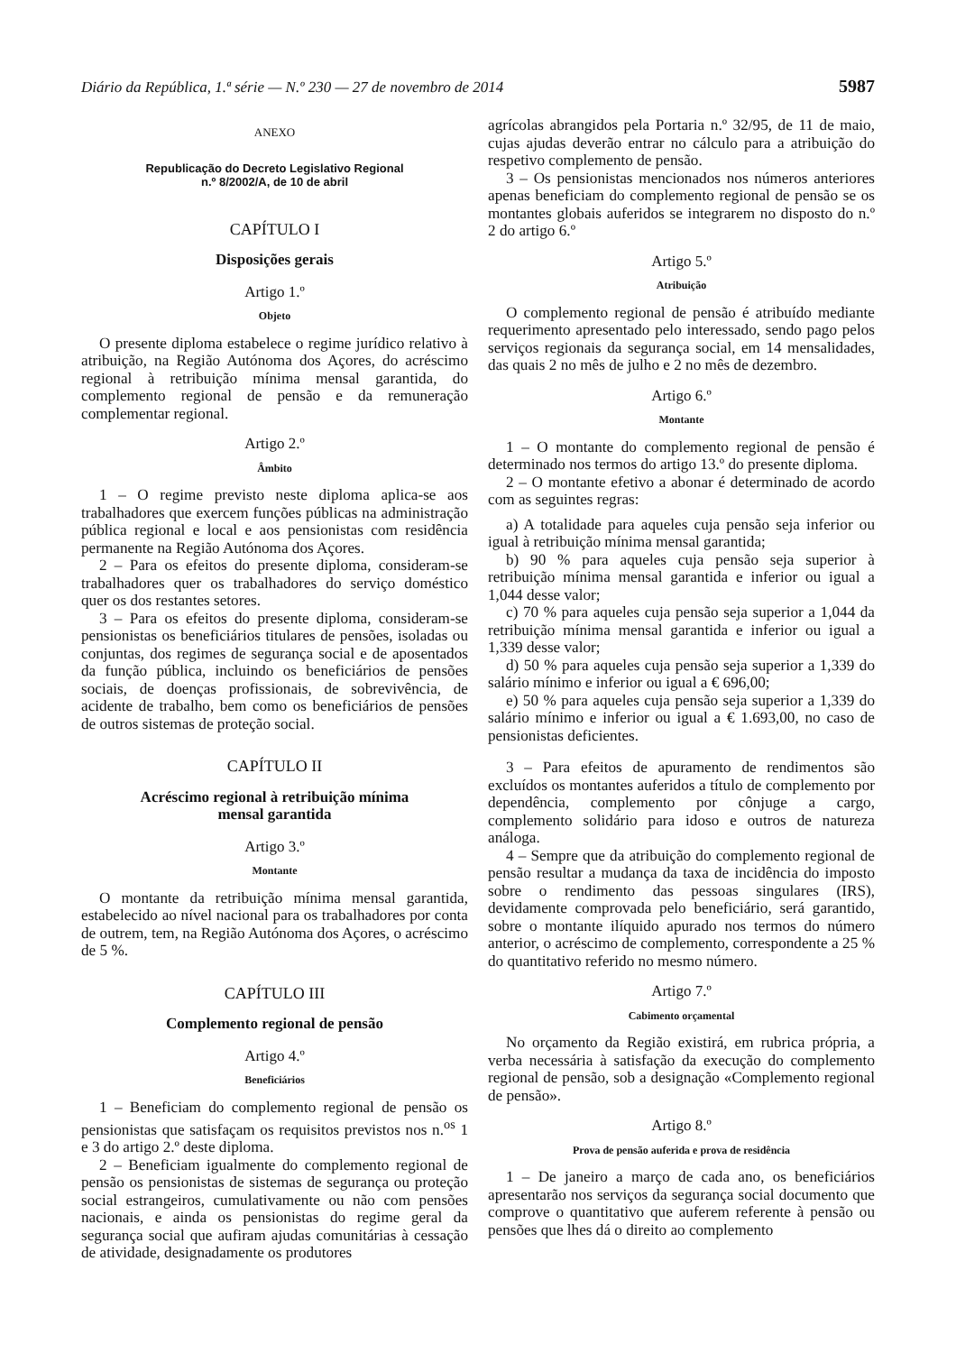Diário da República, 1.ª série — N.º 230 — 27 de novembro de 2014 5987
ANEXO
Republicação do Decreto Legislativo Regional
n.º 8/2002/A, de 10 de abril
CAPÍTULO I
Disposições gerais
Artigo 1.º
Objeto
O presente diploma estabelece o regime jurídico relativo à atribuição, na Região Autónoma dos Açores, do acréscimo regional à retribuição mínima mensal garantida, do complemento regional de pensão e da remuneração complementar regional.
Artigo 2.º
Âmbito
1 – O regime previsto neste diploma aplica-se aos trabalhadores que exercem funções públicas na administração pública regional e local e aos pensionistas com residência permanente na Região Autónoma dos Açores.
2 – Para os efeitos do presente diploma, consideram-se trabalhadores quer os trabalhadores do serviço doméstico quer os dos restantes setores.
3 – Para os efeitos do presente diploma, consideram-se pensionistas os beneficiários titulares de pensões, isoladas ou conjuntas, dos regimes de segurança social e de aposentados da função pública, incluindo os beneficiários de pensões sociais, de doenças profissionais, de sobrevivência, de acidente de trabalho, bem como os beneficiários de pensões de outros sistemas de proteção social.
CAPÍTULO II
Acréscimo regional à retribuição mínima
mensal garantida
Artigo 3.º
Montante
O montante da retribuição mínima mensal garantida, estabelecido ao nível nacional para os trabalhadores por conta de outrem, tem, na Região Autónoma dos Açores, o acréscimo de 5 %.
CAPÍTULO III
Complemento regional de pensão
Artigo 4.º
Beneficiários
1 – Beneficiam do complemento regional de pensão os pensionistas que satisfaçam os requisitos previstos nos n.<sup>os</sup> 1 e 3 do artigo 2.º deste diploma.
2 – Beneficiam igualmente do complemento regional de pensão os pensionistas de sistemas de segurança ou proteção social estrangeiros, cumulativamente ou não com pensões nacionais, e ainda os pensionistas do regime geral da segurança social que aufiram ajudas comunitárias à cessação de atividade, designadamente os produtores
agrícolas abrangidos pela Portaria n.º 32/95, de 11 de maio, cujas ajudas deverão entrar no cálculo para a atribuição do respetivo complemento de pensão.
3 – Os pensionistas mencionados nos números anteriores apenas beneficiam do complemento regional de pensão se os montantes globais auferidos se integrarem no disposto do n.º 2 do artigo 6.º
Artigo 5.º
Atribuição
O complemento regional de pensão é atribuído mediante requerimento apresentado pelo interessado, sendo pago pelos serviços regionais da segurança social, em 14 mensalidades, das quais 2 no mês de julho e 2 no mês de dezembro.
Artigo 6.º
Montante
1 – O montante do complemento regional de pensão é determinado nos termos do artigo 13.º do presente diploma.
2 – O montante efetivo a abonar é determinado de acordo com as seguintes regras:
a) A totalidade para aqueles cuja pensão seja inferior ou igual à retribuição mínima mensal garantida;
b) 90 % para aqueles cuja pensão seja superior à retribuição mínima mensal garantida e inferior ou igual a 1,044 desse valor;
c) 70 % para aqueles cuja pensão seja superior a 1,044 da retribuição mínima mensal garantida e inferior ou igual a 1,339 desse valor;
d) 50 % para aqueles cuja pensão seja superior a 1,339 do salário mínimo e inferior ou igual a € 696,00;
e) 50 % para aqueles cuja pensão seja superior a 1,339 do salário mínimo e inferior ou igual a € 1.693,00, no caso de pensionistas deficientes.
3 – Para efeitos de apuramento de rendimentos são excluídos os montantes auferidos a título de complemento por dependência, complemento por cônjuge a cargo, complemento solidário para idoso e outros de natureza análoga.
4 – Sempre que da atribuição do complemento regional de pensão resultar a mudança da taxa de incidência do imposto sobre o rendimento das pessoas singulares (IRS), devidamente comprovada pelo beneficiário, será garantido, sobre o montante ilíquido apurado nos termos do número anterior, o acréscimo de complemento, correspondente a 25 % do quantitativo referido no mesmo número.
Artigo 7.º
Cabimento orçamental
No orçamento da Região existirá, em rubrica própria, a verba necessária à satisfação da execução do complemento regional de pensão, sob a designação «Complemento regional de pensão».
Artigo 8.º
Prova de pensão auferida e prova de residência
1 – De janeiro a março de cada ano, os beneficiários apresentarão nos serviços da segurança social documento que comprove o quantitativo que auferem referente à pensão ou pensões que lhes dá o direito ao complemento